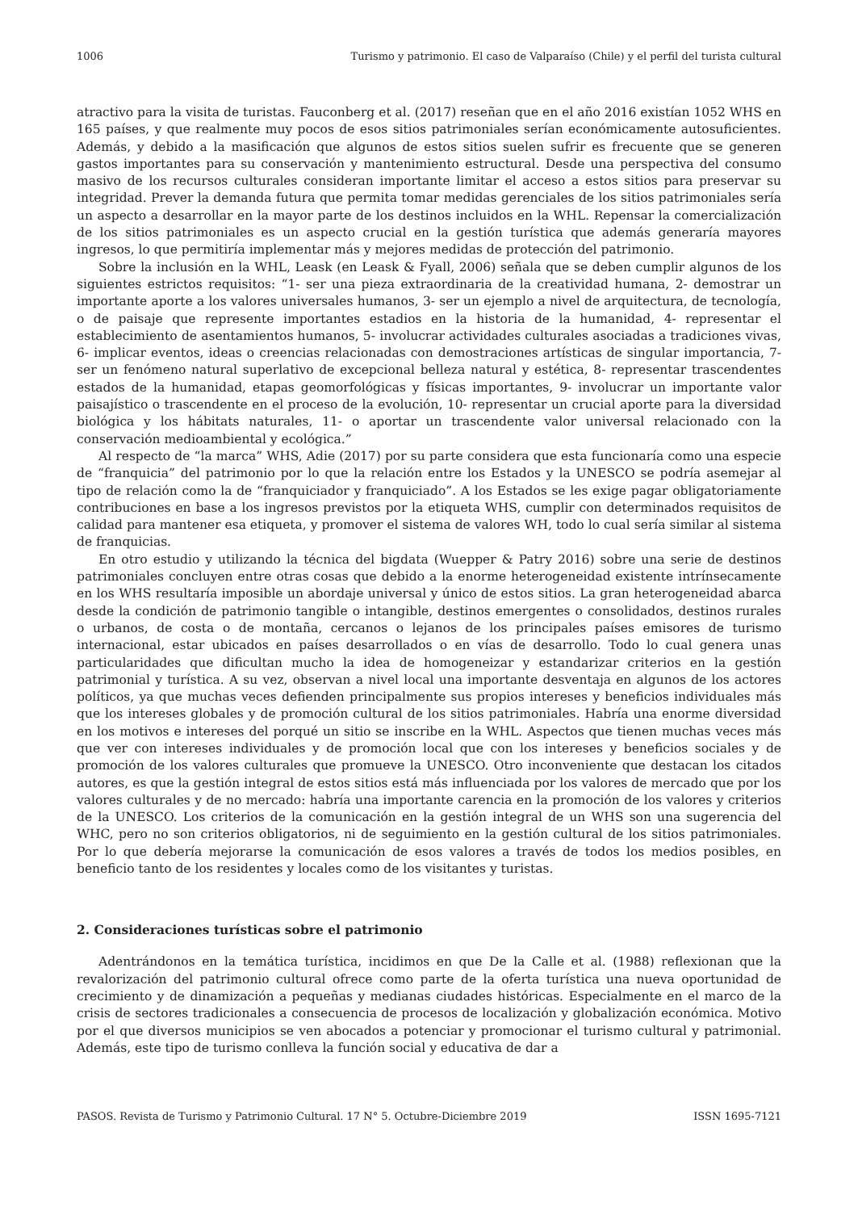1006 Turismo y patrimonio. El caso de Valparaíso (Chile) y el perfil del turista cultural
atractivo para la visita de turistas. Fauconberg et al. (2017) reseñan que en el año 2016 existían 1052 WHS en 165 países, y que realmente muy pocos de esos sitios patrimoniales serían económicamente autosuficientes. Además, y debido a la masificación que algunos de estos sitios suelen sufrir es frecuente que se generen gastos importantes para su conservación y mantenimiento estructural. Desde una perspectiva del consumo masivo de los recursos culturales consideran importante limitar el acceso a estos sitios para preservar su integridad. Prever la demanda futura que permita tomar medidas gerenciales de los sitios patrimoniales sería un aspecto a desarrollar en la mayor parte de los destinos incluidos en la WHL. Repensar la comercialización de los sitios patrimoniales es un aspecto crucial en la gestión turística que además generaría mayores ingresos, lo que permitiría implementar más y mejores medidas de protección del patrimonio.
Sobre la inclusión en la WHL, Leask (en Leask & Fyall, 2006) señala que se deben cumplir algunos de los siguientes estrictos requisitos: “1- ser una pieza extraordinaria de la creatividad humana, 2- demostrar un importante aporte a los valores universales humanos, 3- ser un ejemplo a nivel de arquitectura, de tecnología, o de paisaje que represente importantes estadios en la historia de la humanidad, 4- representar el establecimiento de asentamientos humanos, 5- involucrar actividades culturales asociadas a tradiciones vivas, 6- implicar eventos, ideas o creencias relacionadas con demostraciones artísticas de singular importancia, 7- ser un fenómeno natural superlativo de excepcional belleza natural y estética, 8- representar trascendentes estados de la humanidad, etapas geomorfológicas y físicas importantes, 9- involucrar un importante valor paisajístico o trascendente en el proceso de la evolución, 10- representar un crucial aporte para la diversidad biológica y los hábitats naturales, 11- o aportar un trascendente valor universal relacionado con la conservación medioambiental y ecológica.”
Al respecto de “la marca” WHS, Adie (2017) por su parte considera que esta funcionaría como una especie de “franquicia” del patrimonio por lo que la relación entre los Estados y la UNESCO se podría asemejar al tipo de relación como la de “franquiciador y franquiciado”. A los Estados se les exige pagar obligatoriamente contribuciones en base a los ingresos previstos por la etiqueta WHS, cumplir con determinados requisitos de calidad para mantener esa etiqueta, y promover el sistema de valores WH, todo lo cual sería similar al sistema de franquicias.
En otro estudio y utilizando la técnica del bigdata (Wuepper & Patry 2016) sobre una serie de destinos patrimoniales concluyen entre otras cosas que debido a la enorme heterogeneidad existente intrínsecamente en los WHS resultaría imposible un abordaje universal y único de estos sitios. La gran heterogeneidad abarca desde la condición de patrimonio tangible o intangible, destinos emergentes o consolidados, destinos rurales o urbanos, de costa o de montaña, cercanos o lejanos de los principales países emisores de turismo internacional, estar ubicados en países desarrollados o en vías de desarrollo. Todo lo cual genera unas particularidades que dificultan mucho la idea de homogeneizar y estandarizar criterios en la gestión patrimonial y turística. A su vez, observan a nivel local una importante desventaja en algunos de los actores políticos, ya que muchas veces defienden principalmente sus propios intereses y beneficios individuales más que los intereses globales y de promoción cultural de los sitios patrimoniales. Habría una enorme diversidad en los motivos e intereses del porqué un sitio se inscribe en la WHL. Aspectos que tienen muchas veces más que ver con intereses individuales y de promoción local que con los intereses y beneficios sociales y de promoción de los valores culturales que promueve la UNESCO. Otro inconveniente que destacan los citados autores, es que la gestión integral de estos sitios está más influenciada por los valores de mercado que por los valores culturales y de no mercado: habría una importante carencia en la promoción de los valores y criterios de la UNESCO. Los criterios de la comunicación en la gestión integral de un WHS son una sugerencia del WHC, pero no son criterios obligatorios, ni de seguimiento en la gestión cultural de los sitios patrimoniales. Por lo que debería mejorarse la comunicación de esos valores a través de todos los medios posibles, en beneficio tanto de los residentes y locales como de los visitantes y turistas.
2. Consideraciones turísticas sobre el patrimonio
Adentrándonos en la temática turística, incidimos en que De la Calle et al. (1988) reflexionan que la revalorización del patrimonio cultural ofrece como parte de la oferta turística una nueva oportunidad de crecimiento y de dinamización a pequeñas y medianas ciudades históricas. Especialmente en el marco de la crisis de sectores tradicionales a consecuencia de procesos de localización y globalización económica. Motivo por el que diversos municipios se ven abocados a potenciar y promocionar el turismo cultural y patrimonial. Además, este tipo de turismo conlleva la función social y educativa de dar a
PASOS. Revista de Turismo y Patrimonio Cultural. 17 N° 5. Octubre-Diciembre 2019 ISSN 1695-7121